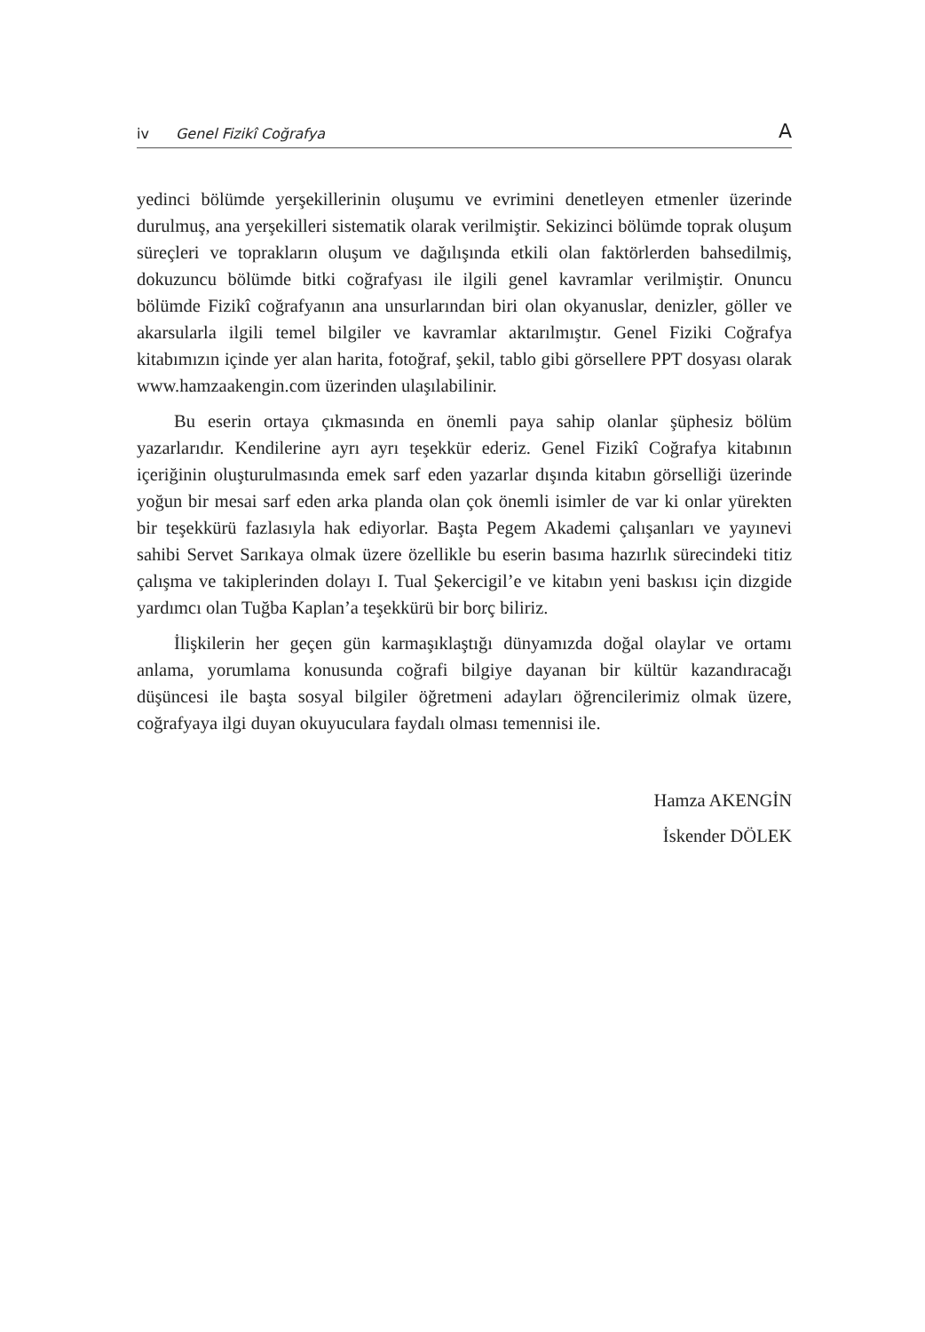iv Genel Fizikî Coğrafya A
yedinci bölümde yerşekillerinin oluşumu ve evrimini denetleyen etmenler üzerinde durulmuş, ana yerşekilleri sistematik olarak verilmiştir. Sekizinci bölümde toprak oluşum süreçleri ve toprakların oluşum ve dağılışında etkili olan faktörlerden bahsedilmiş, dokuzuncu bölümde bitki coğrafyası ile ilgili genel kavramlar verilmiştir. Onuncu bölümde Fizikî coğrafyanın ana unsurlarından biri olan okyanuslar, denizler, göller ve akarsularla ilgili temel bilgiler ve kavramlar aktarılmıştır. Genel Fiziki Coğrafya kitabımızın içinde yer alan harita, fotoğraf, şekil, tablo gibi görsellere PPT dosyası olarak www.hamzaakengin.com üzerinden ulaşılabilinir.
Bu eserin ortaya çıkmasında en önemli paya sahip olanlar şüphesiz bölüm yazarlarıdır. Kendilerine ayrı ayrı teşekkür ederiz. Genel Fizikî Coğrafya kitabının içeriğinin oluşturulmasında emek sarf eden yazarlar dışında kitabın görselliği üzerinde yoğun bir mesai sarf eden arka planda olan çok önemli isimler de var ki onlar yürekten bir teşekkürü fazlasıyla hak ediyorlar. Başta Pegem Akademi çalışanları ve yayınevi sahibi Servet Sarıkaya olmak üzere özellikle bu eserin basıma hazırlık sürecindeki titiz çalışma ve takiplerinden dolayı I. Tual Şekercigil’e ve kitabın yeni baskısı için dizgide yardımcı olan Tuğba Kaplan’a teşekkürü bir borç biliriz.
İlişkilerin her geçen gün karmaşıklaştığı dünyamızda doğal olaylar ve ortamı anlama, yorumlama konusunda coğrafi bilgiye dayanan bir kültür kazandıracağı düşüncesi ile başta sosyal bilgiler öğretmeni adayları öğrencilerimiz olmak üzere, coğrafyaya ilgi duyan okuyuculara faydalı olması temennisi ile.
Hamza AKENGİN
İskender DÖLEK